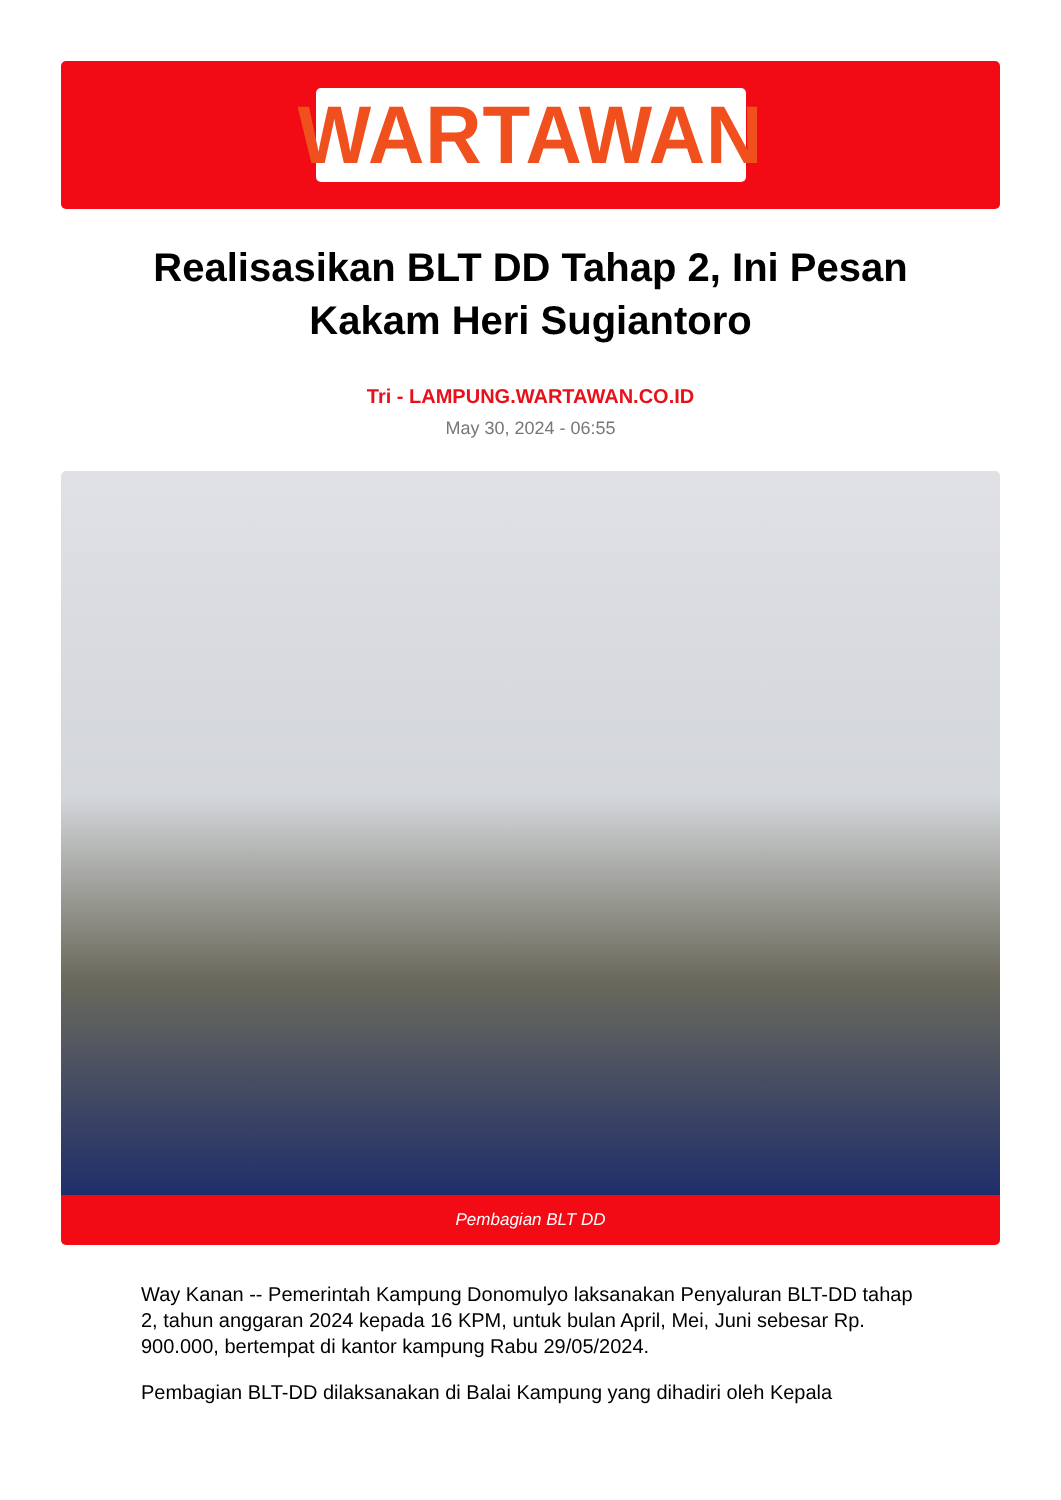WARTAWAN
Realisasikan BLT DD Tahap 2, Ini Pesan Kakam Heri Sugiantoro
Tri - LAMPUNG.WARTAWAN.CO.ID
May 30, 2024 - 06:55
Pembagian BLT DD
Way Kanan -- Pemerintah Kampung Donomulyo laksanakan Penyaluran BLT-DD tahap 2, tahun anggaran 2024 kepada 16 KPM, untuk bulan April, Mei, Juni sebesar Rp. 900.000, bertempat di kantor kampung Rabu 29/05/2024.
Pembagian BLT-DD dilaksanakan di Balai Kampung yang dihadiri oleh Kepala